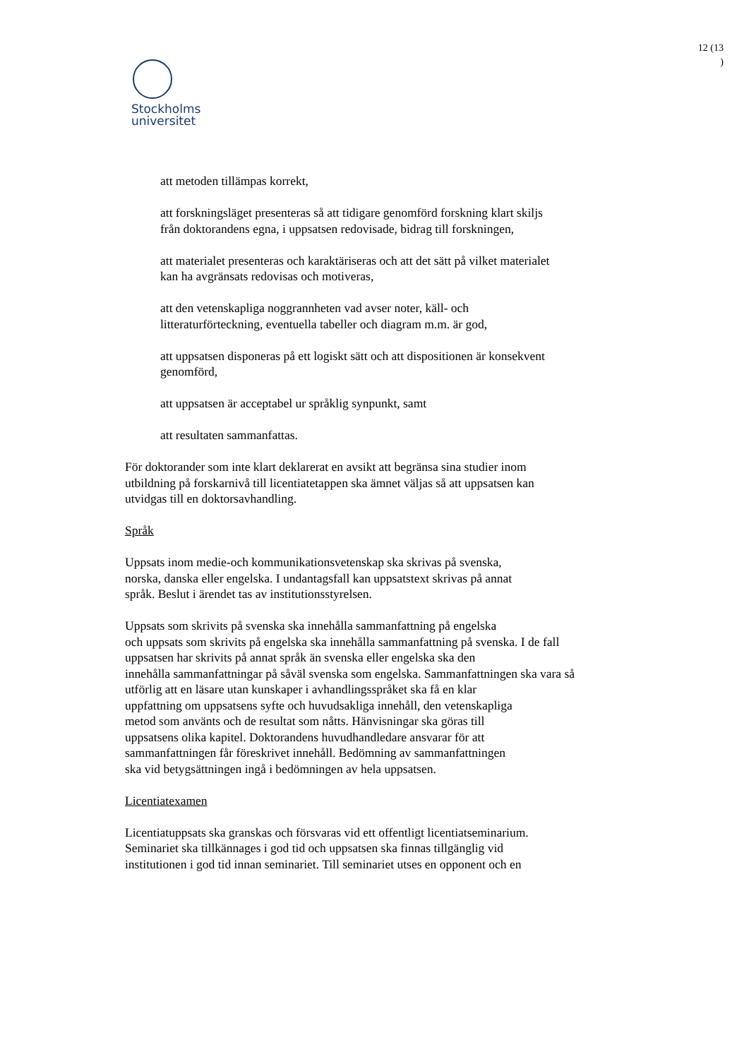12 (13
)
Stockholms
universitet
att metoden tillämpas korrekt,
att forskningsläget presenteras så att tidigare genomförd forskning klart skiljs
från doktorandens egna, i uppsatsen redovisade, bidrag till forskningen,
att materialet presenteras och karaktäriseras och att det sätt på vilket materialet
kan ha avgränsats redovisas och motiveras,
att den vetenskapliga noggrannheten vad avser noter, käll- och
litteraturförteckning, eventuella tabeller och diagram m.m. är god,
att uppsatsen disponeras på ett logiskt sätt och att dispositionen är konsekvent
genomförd,
att uppsatsen är acceptabel ur språklig synpunkt, samt
att resultaten sammanfattas.
För doktorander som inte klart deklarerat en avsikt att begränsa sina studier inom
utbildning på forskarnivå till licentiatetappen ska ämnet väljas så att uppsatsen kan
utvidgas till en doktorsavhandling.
Språk
Uppsats inom medie-och kommunikationsvetenskap ska skrivas på svenska,
norska, danska eller engelska. I undantagsfall kan uppsatstext skrivas på annat
språk. Beslut i ärendet tas av institutionsstyrelsen.
Uppsats som skrivits på svenska ska innehålla sammanfattning på engelska
och uppsats som skrivits på engelska ska innehålla sammanfattning på svenska. I de fall
uppsatsen har skrivits på annat språk än svenska eller engelska ska den
innehålla sammanfattningar på såväl svenska som engelska. Sammanfattningen ska vara så
utförlig att en läsare utan kunskaper i avhandlingsspråket ska få en klar
uppfattning om uppsatsens syfte och huvudsakliga innehåll, den vetenskapliga
metod som använts och de resultat som nåtts. Hänvisningar ska göras till
uppsatsens olika kapitel. Doktorandens huvudhandledare ansvarar för att
sammanfattningen får föreskrivet innehåll. Bedömning av sammanfattningen
ska vid betygsättningen ingå i bedömningen av hela uppsatsen.
Licentiatexamen
Licentiatuppsats ska granskas och försvaras vid ett offentligt licentiatseminarium.
Seminariet ska tillkännages i god tid och uppsatsen ska finnas tillgänglig vid
institutionen i god tid innan seminariet. Till seminariet utses en opponent och en